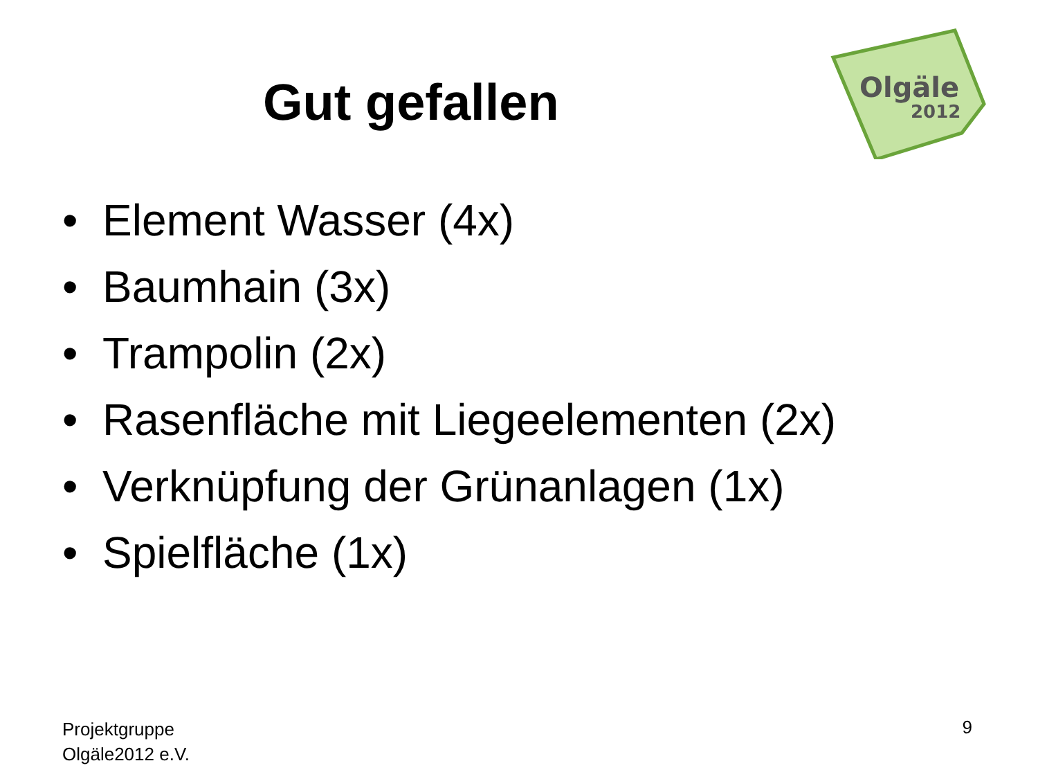Gut gefallen
Olgäle
2012
• Element Wasser (4x)
• Baumhain (3x)
• Trampolin (2x)
• Rasenfläche mit Liegeelementen (2x)
• Verknüpfung der Grünanlagen (1x)
• Spielfläche (1x)
Projektgruppe
Olgäle2012 e.V.
9